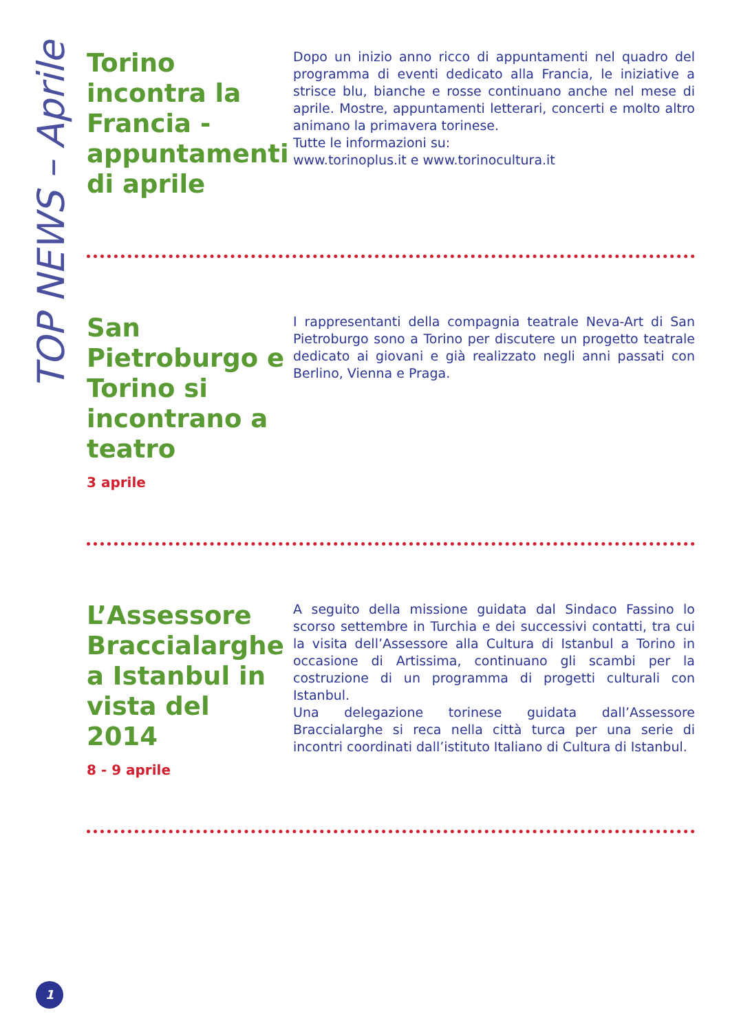TOP NEWS – Aprile
Torino incontra la Francia - appuntamenti di aprile
Dopo un inizio anno ricco di appuntamenti nel quadro del programma di eventi dedicato alla Francia, le iniziative a strisce blu, bianche e rosse continuano anche nel mese di aprile. Mostre, appuntamenti letterari, concerti e molto altro animano la primavera torinese.
Tutte le informazioni su:
www.torinoplus.it e www.torinocultura.it
San Pietroburgo e Torino si incontrano a teatro
3 aprile
I rappresentanti della compagnia teatrale Neva-Art di San Pietroburgo sono a Torino per discutere un progetto teatrale dedicato ai giovani e già realizzato negli anni passati con Berlino, Vienna e Praga.
L’Assessore Braccialarghe a Istanbul in vista del 2014
8 - 9 aprile
A seguito della missione guidata dal Sindaco Fassino lo scorso settembre in Turchia e dei successivi contatti, tra cui la visita dell’Assessore alla Cultura di Istanbul a Torino in occasione di Artissima, continuano gli scambi per la costruzione di un programma di progetti culturali con Istanbul.
Una delegazione torinese guidata dall’Assessore Braccialarghe si reca nella città turca per una serie di incontri coordinati dall’istituto Italiano di Cultura di Istanbul.
1